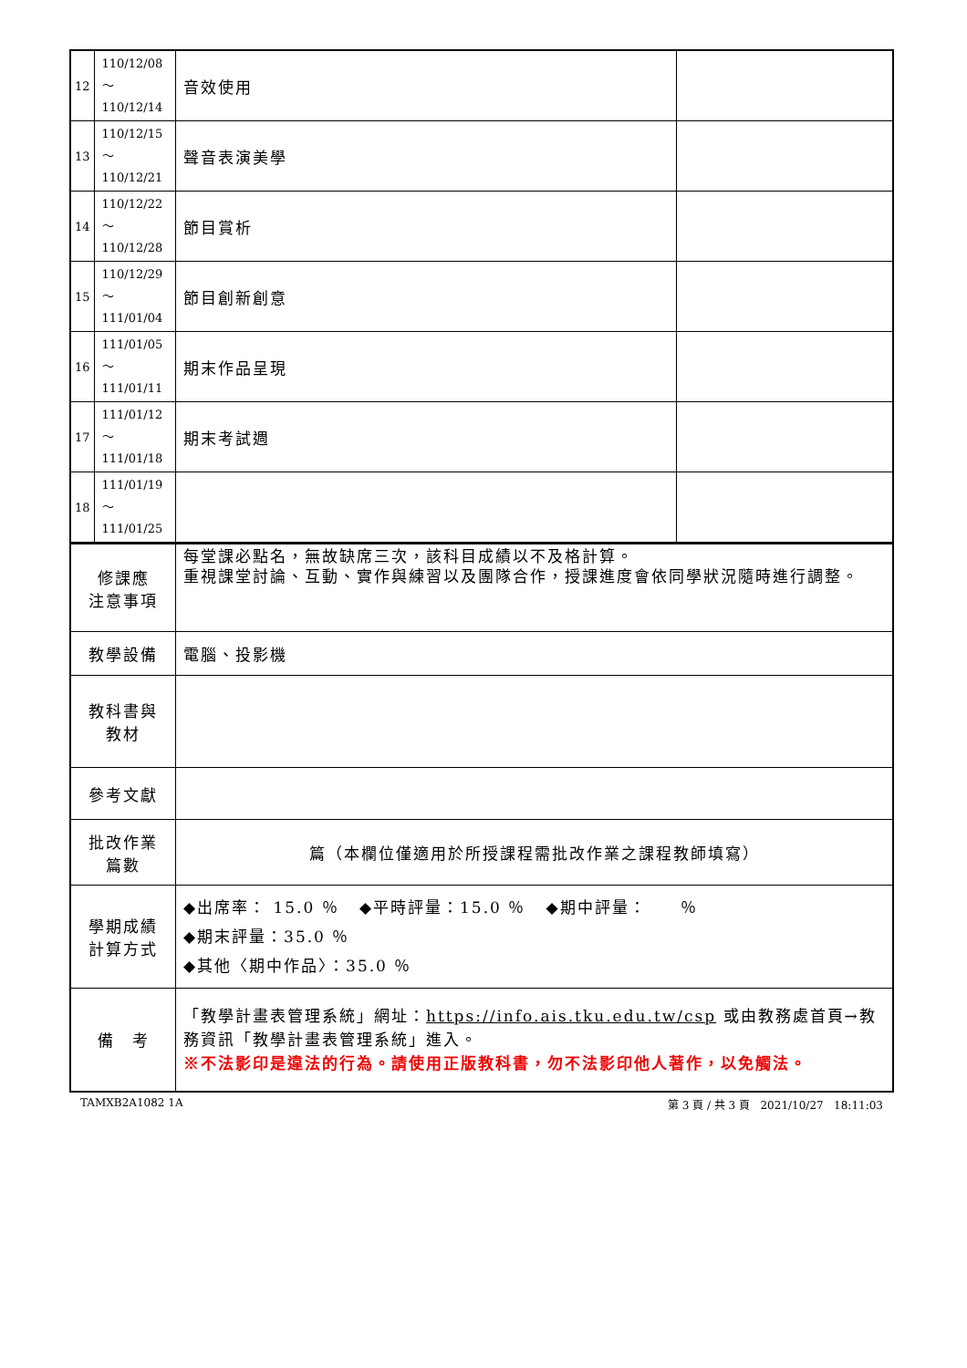| 12 | 110/12/08～ 110/12/14 | 音效使用 | |
| 13 | 110/12/15～ 110/12/21 | 聲音表演美學 | |
| 14 | 110/12/22～ 110/12/28 | 節目賞析 | |
| 15 | 110/12/29～ 111/01/04 | 節目創新創意 | |
| 16 | 111/01/05～ 111/01/11 | 期末作品呈現 | |
| 17 | 111/01/12～ 111/01/18 | 期末考試週 | |
| 18 | 111/01/19～ 111/01/25 | | |
| 修課應 注意事項 | 每堂課必點名，無故缺席三次，該科目成績以不及格計算。 重視課堂討論、互動、實作與練習以及團隊合作，授課進度會依同學狀況隨時進行調整。 |
| 教學設備 | 電腦、投影機 |
| 教科書與 教材 | |
| 參考文獻 | |
| 批改作業 篇數 | 篇（本欄位僅適用於所授課程需批改作業之課程教師填寫） |
| 學期成績 計算方式 | ◆出席率： 15.0 ％ ◆平時評量：15.0 ％ ◆期中評量： ％ ◆期末評量：35.0 ％ ◆其他〈期中作品〉：35.0 ％ |
| 備 考 | 「教學計畫表管理系統」網址： https://info.ais.tku.edu.tw/csp 或由教務處首頁→教務資訊「教學計畫表管理系統」進入。 ※不法影印是違法的行為。請使用正版教科書，勿不法影印他人著作，以免觸法。 |
TAMXB2A1082 1A 第 3 頁 / 共 3 頁 2021/10/27 18:11:03